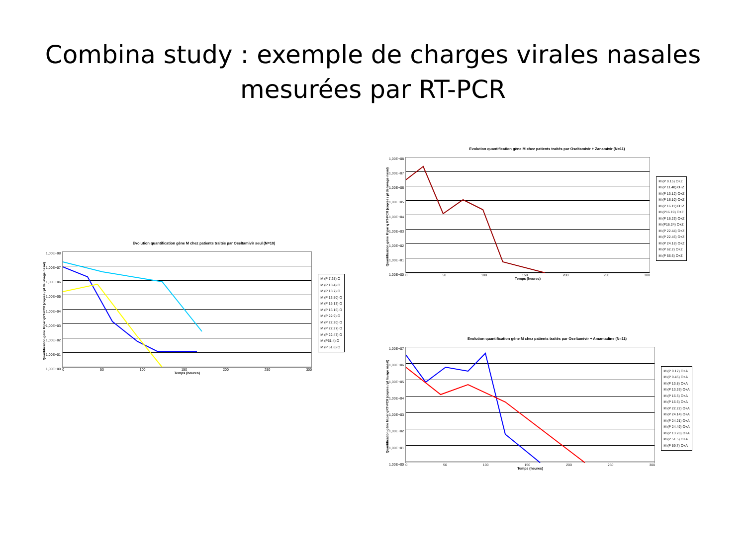Combina study : exemple de charges virales nasales
mesurées par RT-PCR
Evolution quantification gène M chez patients traités par Oseltamivir seul (N=10)
Quantification gène M par qRT-PCR (copies / µl de lavage nasal)
1,00E+08
1,00E+07
1,00E+06
1,00E+05
1,00E+04
1,00E+03
1,00E+02
1,00E+01
1,00E+00
0 50 100 150 200 250 300
Temps (heures)
M (P 7.25) O
M (P 13.4) O
M (P 13.7) O
M (P 13.50) O
M (P 16.13) O
M (P 16.16) O
M (P 22.9) O
M (P 22.20) O
M (P 22.27) O
M (P 22.47) O
M (P51.4) O
M (P 51.8) O
Evolution quantification gène M chez patients traités par Oseltamivir + Zanamivir (N=11)
Quantification gène M par q RT-PCR (copies / µl de lavage nasal)
1,00E+08
1,00E+07
1,00E+06
1,00E+05
1,00E+04
1,00E+03
1,00E+02
1,00E+01
1,00E+00
0 50 100 150 200 250 300
Temps (heures)
M (P 9.15) O+Z
M (P 11.48) O+Z
M (P 13.12) O+Z
M (P 16.10) O+Z
M (P 16.11) O+Z
M (P16.19) O+Z
M (P 16.23) O+Z
M (P16.24) O+Z
M (P 22.44) O+Z
M (P 22.46) O+Z
M (P 24.18) O+Z
M (P 62.2) O+Z
M (P 56.6) O+Z
Evolution quantification gène M chez patients traités par Oseltamivir + Amantadine (N=11)
Quantification gène M par qRT-PCR (copies / µl lavage nasal)
1,00E+07
1,00E+06
1,00E+05
1,00E+04
1,00E+03
1,00E+02
1,00E+01
1,00E+00
0 50 100 150 200 250 300
Temps (heures)
M (P 9.17) O+A
M (P 9.45) O+A
M (P 13.8) O+A
M (P 13.26) O+A
M (P 16.5) O+A
M (P 16.6) O+A
M (P 22.22) O+A
M (P 24.14) O+A
M (P 24.21) O+A
M (P 24.49) O+A
M (P 13.28) O+A
M (P 51.5) O+A
M (P 59.7) O+A